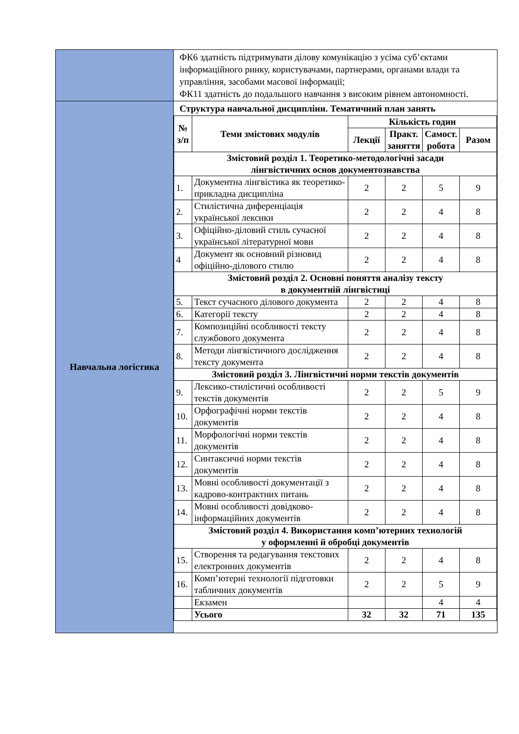| | ФК6 здатність підтримувати ділову комунікацію з усіма суб’єктами інформаційного ринку, користувачами, партнерами, органами влади та управління, засобами масової інформації; ФК11 здатність до подальшого навчання з високим рівнем автономності. |
| Навчальна логістика | Структура навчальної дисципліни. Тематичний план занять / № з/п / Теми змістових модулів / Кількість годин / / / / / --- / --- / --- / --- / --- / --- / / / / Лекції / Практ. заняття / Самост. робота / Разом / / Змістовий розділ 1. Теоретико-методологічні засади лінгвістичних основ документознавства / / / / / / / 1. / Документна лінгвістика як теоретико-прикладна дисципліна / 2 / 2 / 5 / 9 / / 2. / Стилістична диференціація української лексики / 2 / 2 / 4 / 8 / / 3. / Офіційно-діловий стиль сучасної української літературної мови / 2 / 2 / 4 / 8 / / 4 / Документ як основний різновид офіційно-ділового стилю / 2 / 2 / 4 / 8 / / Змістовий розділ 2. Основні поняття аналізу тексту в документній лінгвістиці / / / / / / / 5. / Текст сучасного ділового документа / 2 / 2 / 4 / 8 / / 6. / Категорії тексту / 2 / 2 / 4 / 8 / / 7. / Композиційні особливості тексту службового документа / 2 / 2 / 4 / 8 / / 8. / Методи лінгвістичного дослідження тексту документа / 2 / 2 / 4 / 8 / / Змістовий розділ 3. Лінгвістичні норми текстів документів / / / / / / / 9. / Лексико-стилістичні особливості текстів документів / 2 / 2 / 5 / 9 / / 10. / Орфографічні норми текстів документів / 2 / 2 / 4 / 8 / / 11. / Морфологічні норми текстів документів / 2 / 2 / 4 / 8 / / 12. / Синтаксичні норми текстів документів / 2 / 2 / 4 / 8 / / 13. / Мовні особливості документації з кадрово-контрактних питань / 2 / 2 / 4 / 8 / / 14. / Мовні особливості довідково-інформаційних документів / 2 / 2 / 4 / 8 / / Змістовий розділ 4. Використання комп’ютерних технологій у оформленні й обробці документів / / / / / / / 15. / Створення та редагування текстових електронних документів / 2 / 2 / 4 / 8 / / 16. / Комп’ютерні технології підготовки табличних документів / 2 / 2 / 5 / 9 / / / Екзамен / / / 4 / 4 / / / Усього / 32 / 32 / 71 / 135 / |